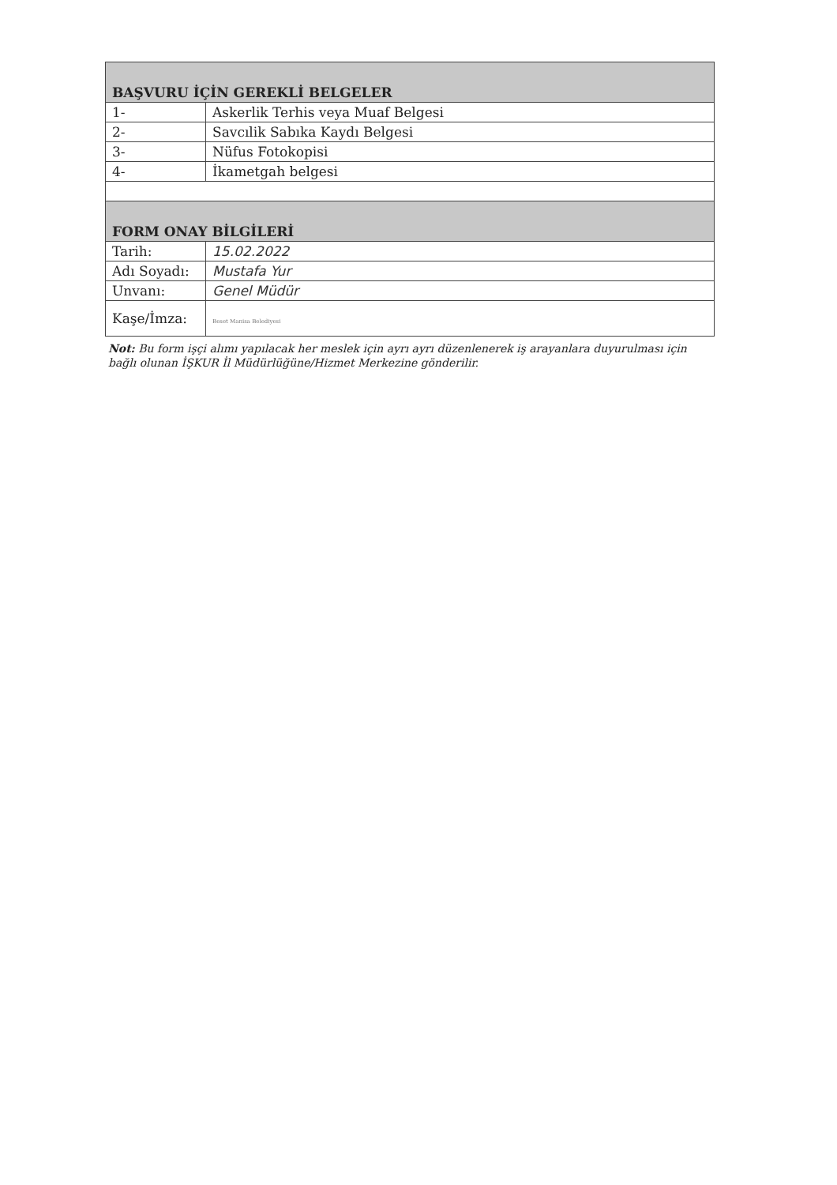| BAŞVURU İÇİN GEREKLİ BELGELER | |
| --- | --- |
| 1- | Askerlik Terhis veya Muaf Belgesi |
| 2- | Savcılik Sabıka Kaydı Belgesi |
| 3- | Nüfus Fotokopisi |
| 4- | İkametgah belgesi |
| FORM ONAY BİLGİLERİ | |
| Tarih: | 15.02.2022 |
| Adı Soyadı: | Mustafa Yur |
| Unvanı: | Genel Müdür |
| Kaşe/İmza: | Beset Manisa Belediyesi |
Not: Bu form işçi alımı yapılacak her meslek için ayrı ayrı düzenlenerek iş arayanlara duyurulması için bağlı olunan İŞKUR İl Müdürlüğüne/Hizmet Merkezine gönderilir.